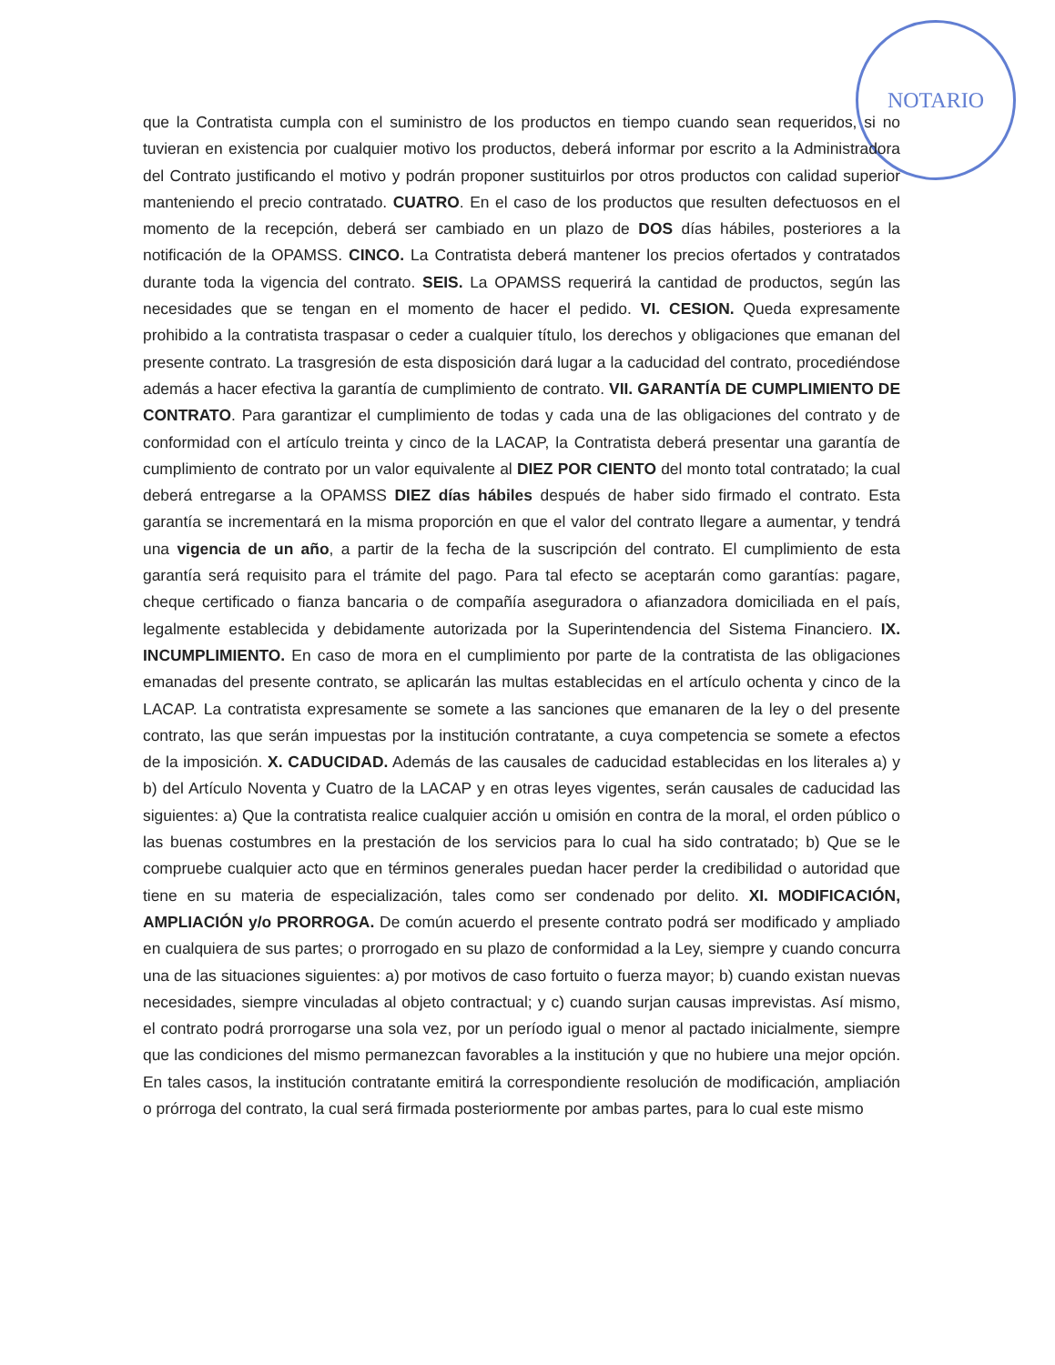NOTARIO
que la Contratista cumpla con el suministro de los productos en tiempo cuando sean requeridos, si no tuvieran en existencia por cualquier motivo los productos, deberá informar por escrito a la Administradora del Contrato justificando el motivo y podrán proponer sustituirlos por otros productos con calidad superior manteniendo el precio contratado. CUATRO. En el caso de los productos que resulten defectuosos en el momento de la recepción, deberá ser cambiado en un plazo de DOS días hábiles, posteriores a la notificación de la OPAMSS. CINCO. La Contratista deberá mantener los precios ofertados y contratados durante toda la vigencia del contrato. SEIS. La OPAMSS requerirá la cantidad de productos, según las necesidades que se tengan en el momento de hacer el pedido. VI. CESION. Queda expresamente prohibido a la contratista traspasar o ceder a cualquier título, los derechos y obligaciones que emanan del presente contrato. La trasgresión de esta disposición dará lugar a la caducidad del contrato, procediéndose además a hacer efectiva la garantía de cumplimiento de contrato. VII. GARANTÍA DE CUMPLIMIENTO DE CONTRATO. Para garantizar el cumplimiento de todas y cada una de las obligaciones del contrato y de conformidad con el artículo treinta y cinco de la LACAP, la Contratista deberá presentar una garantía de cumplimiento de contrato por un valor equivalente al DIEZ POR CIENTO del monto total contratado; la cual deberá entregarse a la OPAMSS DIEZ días hábiles después de haber sido firmado el contrato. Esta garantía se incrementará en la misma proporción en que el valor del contrato llegare a aumentar, y tendrá una vigencia de un año, a partir de la fecha de la suscripción del contrato. El cumplimiento de esta garantía será requisito para el trámite del pago. Para tal efecto se aceptarán como garantías: pagare, cheque certificado o fianza bancaria o de compañía aseguradora o afianzadora domiciliada en el país, legalmente establecida y debidamente autorizada por la Superintendencia del Sistema Financiero. IX. INCUMPLIMIENTO. En caso de mora en el cumplimiento por parte de la contratista de las obligaciones emanadas del presente contrato, se aplicarán las multas establecidas en el artículo ochenta y cinco de la LACAP. La contratista expresamente se somete a las sanciones que emanaren de la ley o del presente contrato, las que serán impuestas por la institución contratante, a cuya competencia se somete a efectos de la imposición. X. CADUCIDAD. Además de las causales de caducidad establecidas en los literales a) y b) del Artículo Noventa y Cuatro de la LACAP y en otras leyes vigentes, serán causales de caducidad las siguientes: a) Que la contratista realice cualquier acción u omisión en contra de la moral, el orden público o las buenas costumbres en la prestación de los servicios para lo cual ha sido contratado; b) Que se le compruebe cualquier acto que en términos generales puedan hacer perder la credibilidad o autoridad que tiene en su materia de especialización, tales como ser condenado por delito. XI. MODIFICACIÓN, AMPLIACIÓN y/o PRORROGA. De común acuerdo el presente contrato podrá ser modificado y ampliado en cualquiera de sus partes; o prorrogado en su plazo de conformidad a la Ley, siempre y cuando concurra una de las situaciones siguientes: a) por motivos de caso fortuito o fuerza mayor; b) cuando existan nuevas necesidades, siempre vinculadas al objeto contractual; y c) cuando surjan causas imprevistas. Así mismo, el contrato podrá prorrogarse una sola vez, por un período igual o menor al pactado inicialmente, siempre que las condiciones del mismo permanezcan favorables a la institución y que no hubiere una mejor opción. En tales casos, la institución contratante emitirá la correspondiente resolución de modificación, ampliación o prórroga del contrato, la cual será firmada posteriormente por ambas partes, para lo cual este mismo